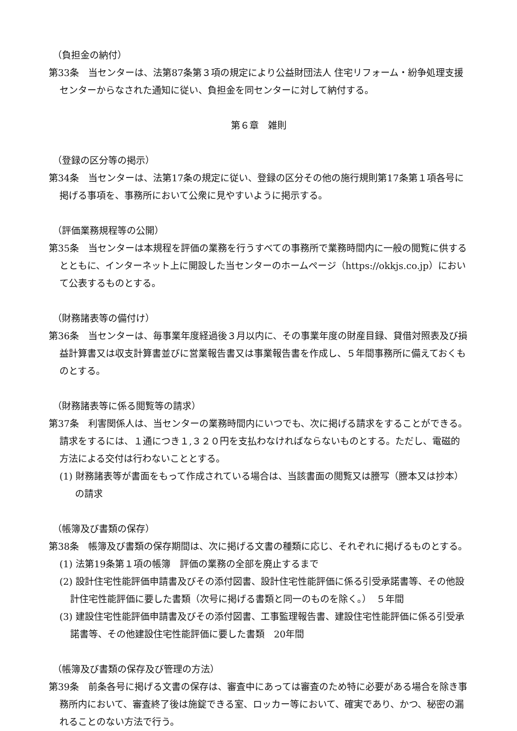（負担金の納付）
第33条　当センターは、法第87条第３項の規定により公益財団法人 住宅リフォーム・紛争処理支援センターからなされた通知に従い、負担金を同センターに対して納付する。
第６章　雑則
（登録の区分等の掲示）
第34条　当センターは、法第17条の規定に従い、登録の区分その他の施行規則第17条第１項各号に掲げる事項を、事務所において公衆に見やすいように掲示する。
（評価業務規程等の公開）
第35条　当センターは本規程を評価の業務を行うすべての事務所で業務時間内に一般の閲覧に供するとともに、インターネット上に開設した当センターのホームページ（https://okkjs.co.jp）において公表するものとする。
（財務諸表等の備付け）
第36条　当センターは、毎事業年度経過後３月以内に、その事業年度の財産目録、貸借対照表及び損益計算書又は収支計算書並びに営業報告書又は事業報告書を作成し、５年間事務所に備えておくものとする。
（財務諸表等に係る閲覧等の請求）
第37条　利害関係人は、当センターの業務時間内にいつでも、次に掲げる請求をすることができる。請求をするには、１通につき１,３２０円を支払わなければならないものとする。ただし、電磁的方法による交付は行わないこととする。
(1) 財務諸表等が書面をもって作成されている場合は、当該書面の閲覧又は謄写（謄本又は抄本）の請求
（帳簿及び書類の保存）
第38条　帳簿及び書類の保存期間は、次に掲げる文書の種類に応じ、それぞれに掲げるものとする。
(1) 法第19条第１項の帳簿　評価の業務の全部を廃止するまで
(2) 設計住宅性能評価申請書及びその添付図書、設計住宅性能評価に係る引受承諾書等、その他設計住宅性能評価に要した書類（次号に掲げる書類と同一のものを除く。）　５年間
(3) 建設住宅性能評価申請書及びその添付図書、工事監理報告書、建設住宅性能評価に係る引受承諾書等、その他建設住宅性能評価に要した書類　20年間
（帳簿及び書類の保存及び管理の方法）
第39条　前条各号に掲げる文書の保存は、審査中にあっては審査のため特に必要がある場合を除き事務所内において、審査終了後は施錠できる室、ロッカー等において、確実であり、かつ、秘密の漏れることのない方法で行う。